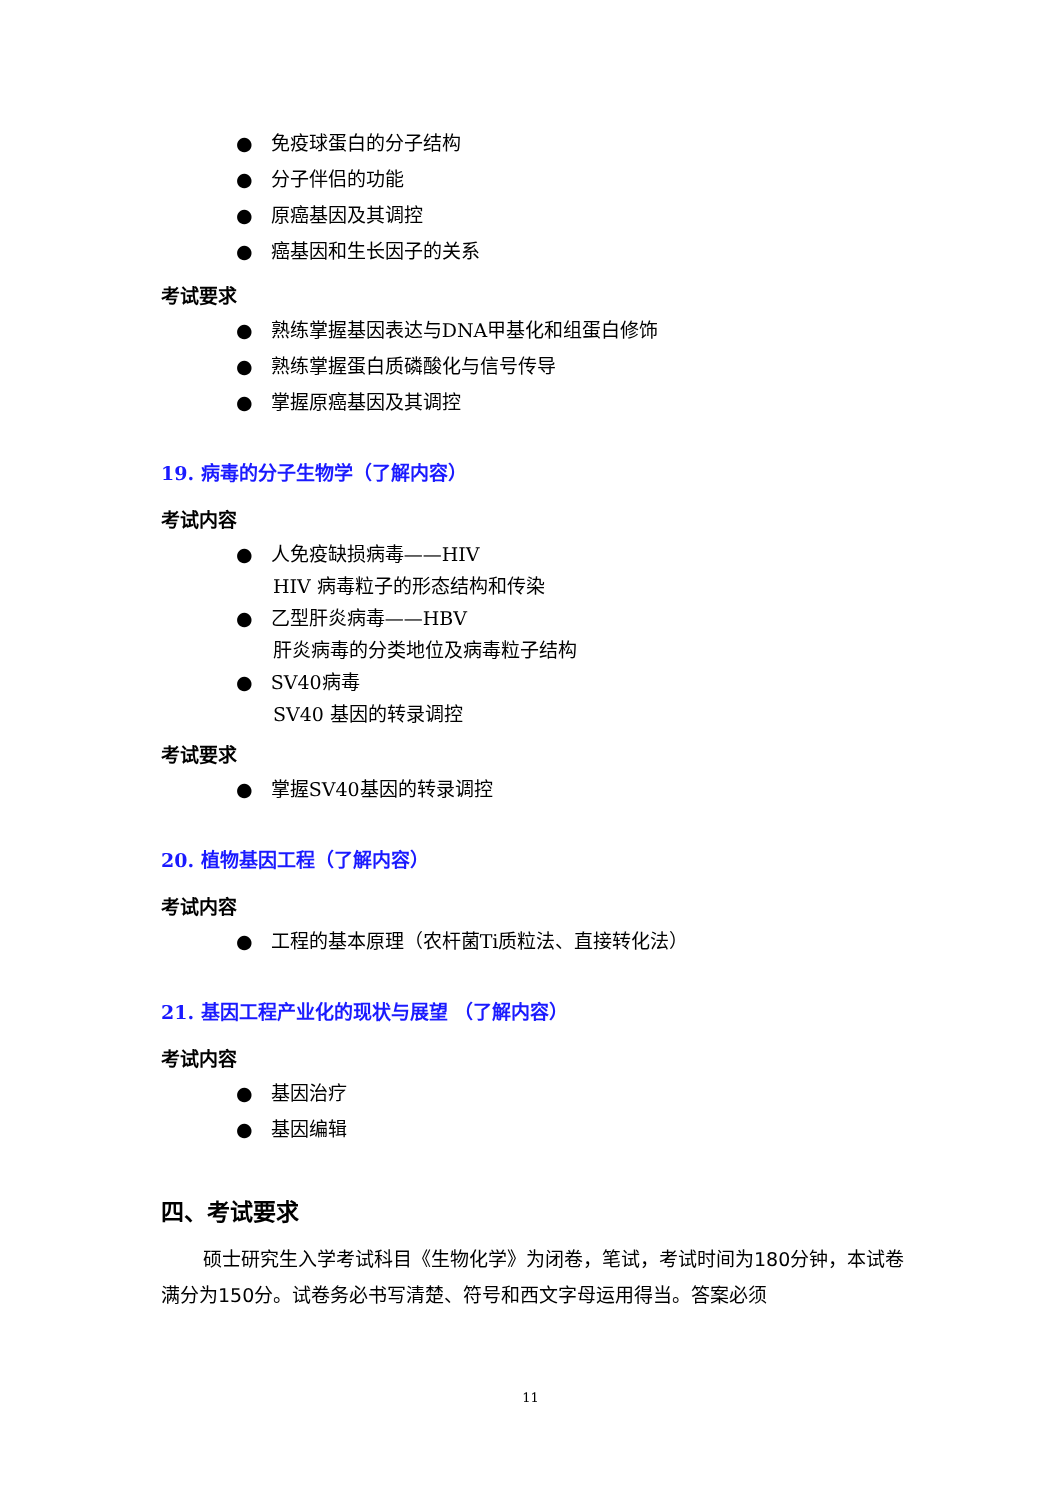● 免疫球蛋白的分子结构
● 分子伴侣的功能
● 原癌基因及其调控
● 癌基因和生长因子的关系
考试要求
● 熟练掌握基因表达与DNA甲基化和组蛋白修饰
● 熟练掌握蛋白质磷酸化与信号传导
● 掌握原癌基因及其调控
19. 病毒的分子生物学（了解内容）
考试内容
● 人免疫缺损病毒——HIV
HIV 病毒粒子的形态结构和传染
● 乙型肝炎病毒——HBV
肝炎病毒的分类地位及病毒粒子结构
● SV40病毒
SV40 基因的转录调控
考试要求
● 掌握SV40基因的转录调控
20. 植物基因工程（了解内容）
考试内容
● 工程的基本原理（农杆菌Ti质粒法、直接转化法）
21. 基因工程产业化的现状与展望 （了解内容）
考试内容
● 基因治疗
● 基因编辑
四、考试要求
硕士研究生入学考试科目《生物化学》为闭卷，笔试，考试时间为180分钟，本试卷满分为150分。试卷务必书写清楚、符号和西文字母运用得当。答案必须
11